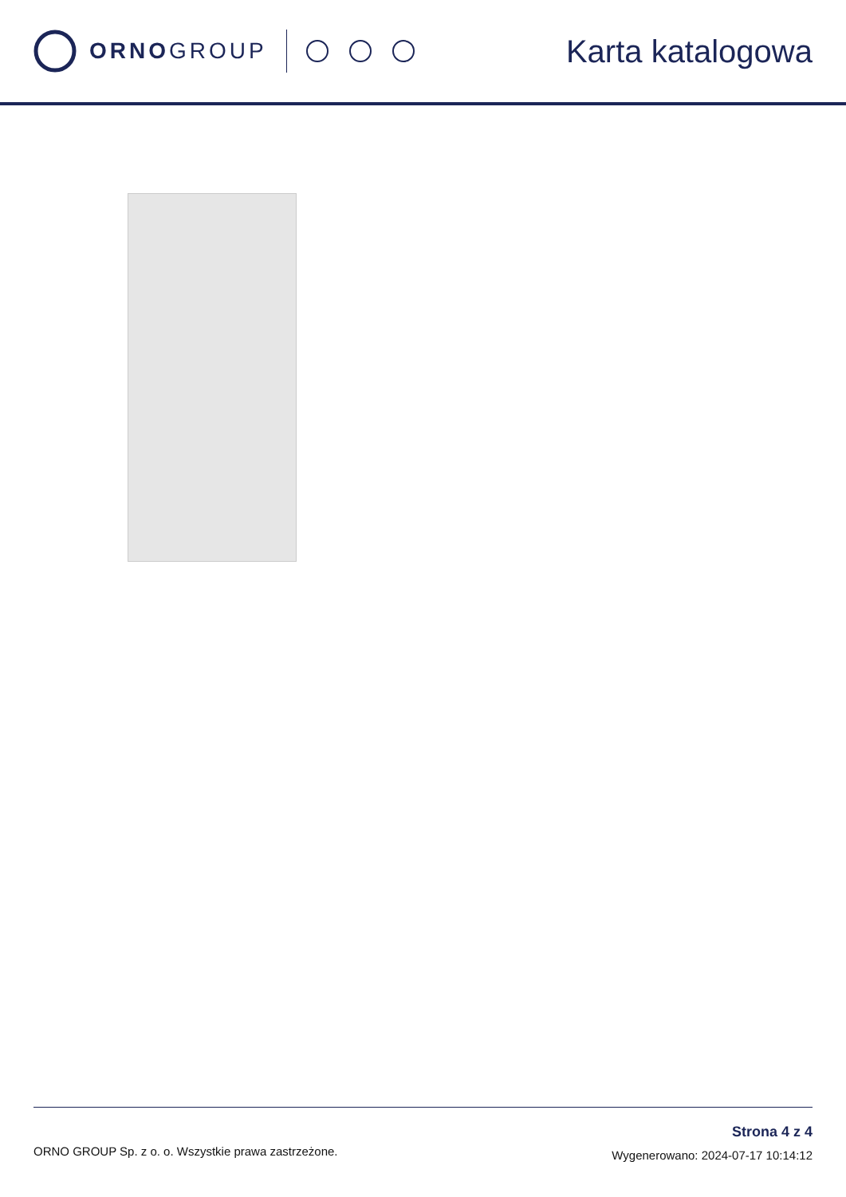ORNOGROUP
Karta katalogowa
ORNO GROUP Sp. z o. o. Wszystkie prawa zastrzeżone.
Strona 4 z 4
Wygenerowano: 2024-07-17 10:14:12